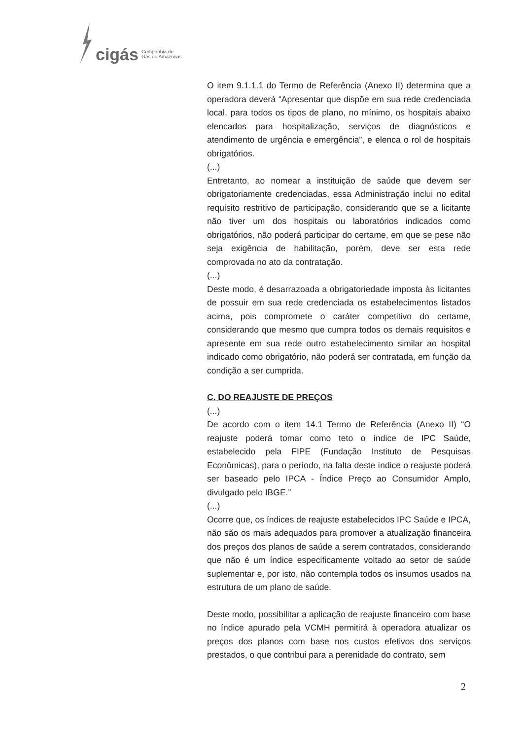cigás Companhia de
Gás do Amazonas
O item 9.1.1.1 do Termo de Referência (Anexo II) determina que a operadora deverá “Apresentar que dispõe em sua rede credenciada local, para todos os tipos de plano, no mínimo, os hospitais abaixo elencados para hospitalização, serviços de diagnósticos e atendimento de urgência e emergência”, e elenca o rol de hospitais obrigatórios.
(...)
Entretanto, ao nomear a instituição de saúde que devem ser obrigatoriamente credenciadas, essa Administração inclui no edital requisito restritivo de participação, considerando que se a licitante não tiver um dos hospitais ou laboratórios indicados como obrigatórios, não poderá participar do certame, em que se pese não seja exigência de habilitação, porém, deve ser esta rede comprovada no ato da contratação.
(...)
Deste modo, é desarrazoada a obrigatoriedade imposta às licitantes de possuir em sua rede credenciada os estabelecimentos listados acima, pois compromete o caráter competitivo do certame, considerando que mesmo que cumpra todos os demais requisitos e apresente em sua rede outro estabelecimento similar ao hospital indicado como obrigatório, não poderá ser contratada, em função da condição a ser cumprida.
C. DO REAJUSTE DE PREÇOS
(...)
De acordo com o item 14.1 Termo de Referência (Anexo II) “O reajuste poderá tomar como teto o índice de IPC Saúde, estabelecido pela FIPE (Fundação Instituto de Pesquisas Econômicas), para o período, na falta deste índice o reajuste poderá ser baseado pelo IPCA - Índice Preço ao Consumidor Amplo, divulgado pelo IBGE.”
(...)
Ocorre que, os índices de reajuste estabelecidos IPC Saúde e IPCA, não são os mais adequados para promover a atualização financeira dos preços dos planos de saúde a serem contratados, considerando que não é um índice especificamente voltado ao setor de saúde suplementar e, por isto, não contempla todos os insumos usados na estrutura de um plano de saúde.
Deste modo, possibilitar a aplicação de reajuste financeiro com base no índice apurado pela VCMH permitirá à operadora atualizar os preços dos planos com base nos custos efetivos dos serviços prestados, o que contribui para a perenidade do contrato, sem
2